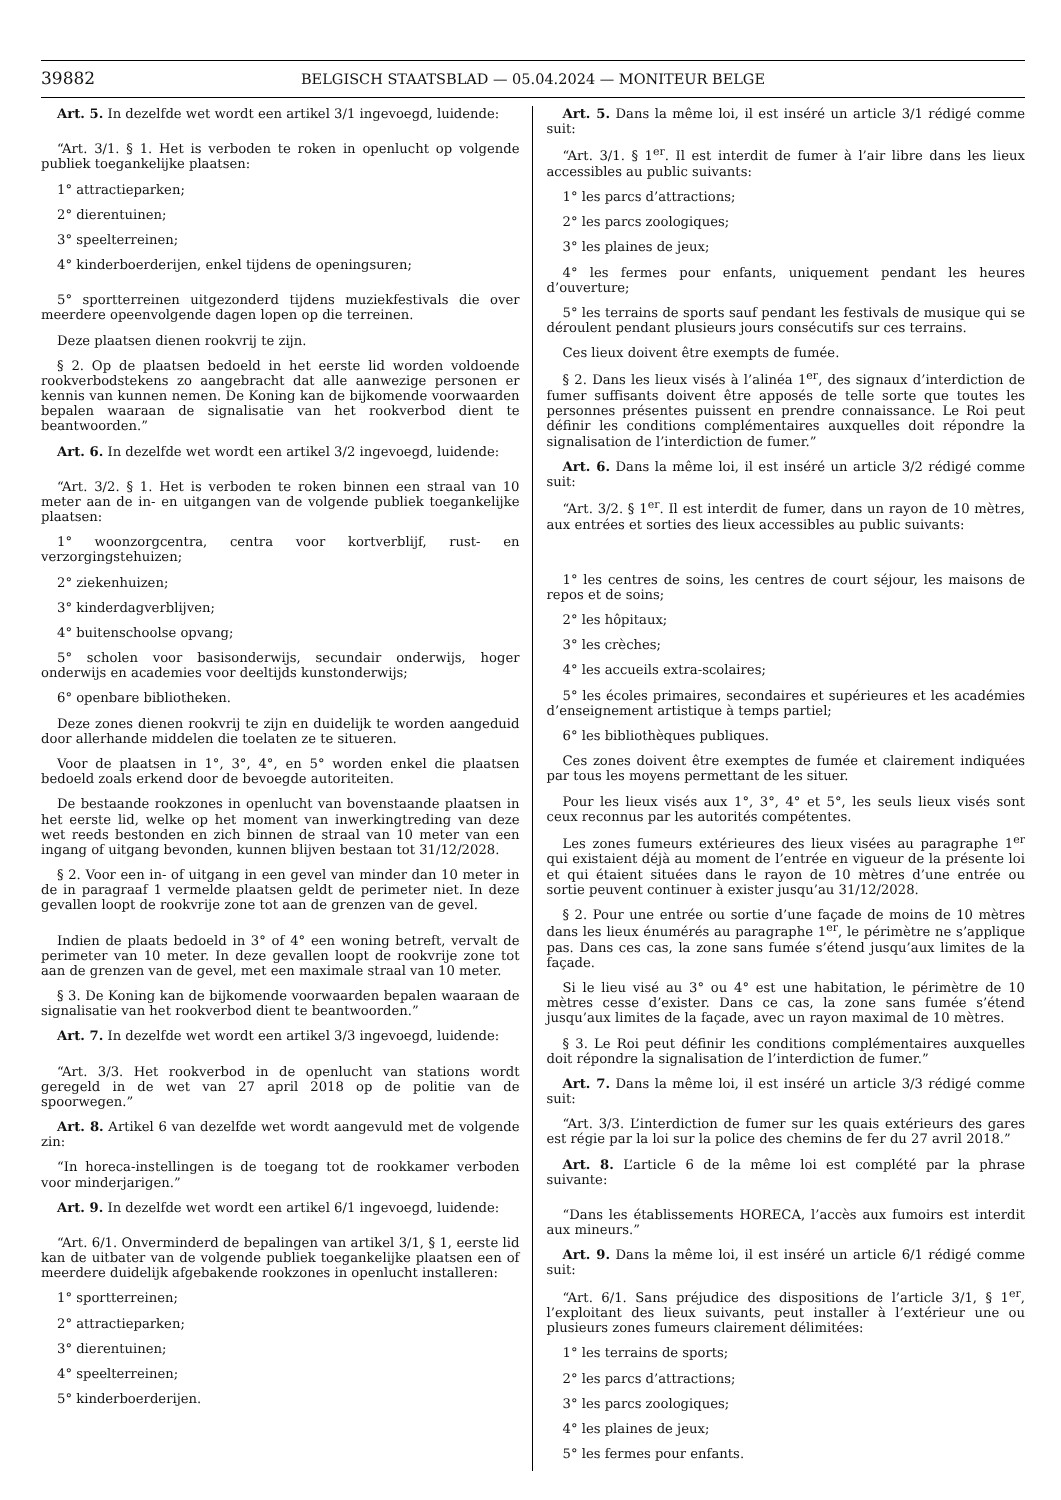39882 BELGISCH STAATSBLAD — 05.04.2024 — MONITEUR BELGE
Art. 5. In dezelfde wet wordt een artikel 3/1 ingevoegd, luidende:
“Art. 3/1. § 1. Het is verboden te roken in openlucht op volgende publiek toegankelijke plaatsen:
1° attractieparken;
2° dierentuinen;
3° speelterreinen;
4° kinderboerderijen, enkel tijdens de openingsuren;
5° sportterreinen uitgezonderd tijdens muziekfestivals die over meerdere opeenvolgende dagen lopen op die terreinen.
Deze plaatsen dienen rookvrij te zijn.
§ 2. Op de plaatsen bedoeld in het eerste lid worden voldoende rookverbodstekens zo aangebracht dat alle aanwezige personen er kennis van kunnen nemen. De Koning kan de bijkomende voorwaarden bepalen waaraan de signalisatie van het rookverbod dient te beantwoorden.”
Art. 6. In dezelfde wet wordt een artikel 3/2 ingevoegd, luidende:
“Art. 3/2. § 1. Het is verboden te roken binnen een straal van 10 meter aan de in- en uitgangen van de volgende publiek toegankelijke plaatsen:
1° woonzorgcentra, centra voor kortverblijf, rust- en verzorgingstehuizen;
2° ziekenhuizen;
3° kinderdagverblijven;
4° buitenschoolse opvang;
5° scholen voor basisonderwijs, secundair onderwijs, hoger onderwijs en academies voor deeltijds kunstonderwijs;
6° openbare bibliotheken.
Deze zones dienen rookvrij te zijn en duidelijk te worden aangeduid door allerhande middelen die toelaten ze te situeren.
Voor de plaatsen in 1°, 3°, 4°, en 5° worden enkel die plaatsen bedoeld zoals erkend door de bevoegde autoriteiten.
De bestaande rookzones in openlucht van bovenstaande plaatsen in het eerste lid, welke op het moment van inwerkingtreding van deze wet reeds bestonden en zich binnen de straal van 10 meter van een ingang of uitgang bevonden, kunnen blijven bestaan tot 31/12/2028.
§ 2. Voor een in- of uitgang in een gevel van minder dan 10 meter in de in paragraaf 1 vermelde plaatsen geldt de perimeter niet. In deze gevallen loopt de rookvrije zone tot aan de grenzen van de gevel.
Indien de plaats bedoeld in 3° of 4° een woning betreft, vervalt de perimeter van 10 meter. In deze gevallen loopt de rookvrije zone tot aan de grenzen van de gevel, met een maximale straal van 10 meter.
§ 3. De Koning kan de bijkomende voorwaarden bepalen waaraan de signalisatie van het rookverbod dient te beantwoorden.”
Art. 7. In dezelfde wet wordt een artikel 3/3 ingevoegd, luidende:
“Art. 3/3. Het rookverbod in de openlucht van stations wordt geregeld in de wet van 27 april 2018 op de politie van de spoorwegen.”
Art. 8. Artikel 6 van dezelfde wet wordt aangevuld met de volgende zin:
“In horeca-instellingen is de toegang tot de rookkamer verboden voor minderjarigen.”
Art. 9. In dezelfde wet wordt een artikel 6/1 ingevoegd, luidende:
“Art. 6/1. Onverminderd de bepalingen van artikel 3/1, § 1, eerste lid kan de uitbater van de volgende publiek toegankelijke plaatsen een of meerdere duidelijk afgebakende rookzones in openlucht installeren:
1° sportterreinen;
2° attractieparken;
3° dierentuinen;
4° speelterreinen;
5° kinderboerderijen.
Art. 5. Dans la même loi, il est inséré un article 3/1 rédigé comme suit:
“Art. 3/1. § 1<sup>er</sup>. Il est interdit de fumer à l’air libre dans les lieux accessibles au public suivants:
1° les parcs d’attractions;
2° les parcs zoologiques;
3° les plaines de jeux;
4° les fermes pour enfants, uniquement pendant les heures d’ouverture;
5° les terrains de sports sauf pendant les festivals de musique qui se déroulent pendant plusieurs jours consécutifs sur ces terrains.
Ces lieux doivent être exempts de fumée.
§ 2. Dans les lieux visés à l’alinéa 1<sup>er</sup>, des signaux d’interdiction de fumer suffisants doivent être apposés de telle sorte que toutes les personnes présentes puissent en prendre connaissance. Le Roi peut définir les conditions complémentaires auxquelles doit répondre la signalisation de l’interdiction de fumer.”
Art. 6. Dans la même loi, il est inséré un article 3/2 rédigé comme suit:
“Art. 3/2. § 1<sup>er</sup>. Il est interdit de fumer, dans un rayon de 10 mètres, aux entrées et sorties des lieux accessibles au public suivants:
1° les centres de soins, les centres de court séjour, les maisons de repos et de soins;
2° les hôpitaux;
3° les crèches;
4° les accueils extra-scolaires;
5° les écoles primaires, secondaires et supérieures et les académies d’enseignement artistique à temps partiel;
6° les bibliothèques publiques.
Ces zones doivent être exemptes de fumée et clairement indiquées par tous les moyens permettant de les situer.
Pour les lieux visés aux 1°, 3°, 4° et 5°, les seuls lieux visés sont ceux reconnus par les autorités compétentes.
Les zones fumeurs extérieures des lieux visées au paragraphe 1<sup>er</sup> qui existaient déjà au moment de l’entrée en vigueur de la présente loi et qui étaient situées dans le rayon de 10 mètres d’une entrée ou sortie peuvent continuer à exister jusqu’au 31/12/2028.
§ 2. Pour une entrée ou sortie d’une façade de moins de 10 mètres dans les lieux énumérés au paragraphe 1<sup>er</sup>, le périmètre ne s’applique pas. Dans ces cas, la zone sans fumée s’étend jusqu’aux limites de la façade.
Si le lieu visé au 3° ou 4° est une habitation, le périmètre de 10 mètres cesse d’exister. Dans ce cas, la zone sans fumée s’étend jusqu’aux limites de la façade, avec un rayon maximal de 10 mètres.
§ 3. Le Roi peut définir les conditions complémentaires auxquelles doit répondre la signalisation de l’interdiction de fumer.”
Art. 7. Dans la même loi, il est inséré un article 3/3 rédigé comme suit:
“Art. 3/3. L’interdiction de fumer sur les quais extérieurs des gares est régie par la loi sur la police des chemins de fer du 27 avril 2018.”
Art. 8. L’article 6 de la même loi est complété par la phrase suivante:
“Dans les établissements HORECA, l’accès aux fumoirs est interdit aux mineurs.”
Art. 9. Dans la même loi, il est inséré un article 6/1 rédigé comme suit:
“Art. 6/1. Sans préjudice des dispositions de l’article 3/1, § 1<sup>er</sup>, l’exploitant des lieux suivants, peut installer à l’extérieur une ou plusieurs zones fumeurs clairement délimitées:
1° les terrains de sports;
2° les parcs d’attractions;
3° les parcs zoologiques;
4° les plaines de jeux;
5° les fermes pour enfants.